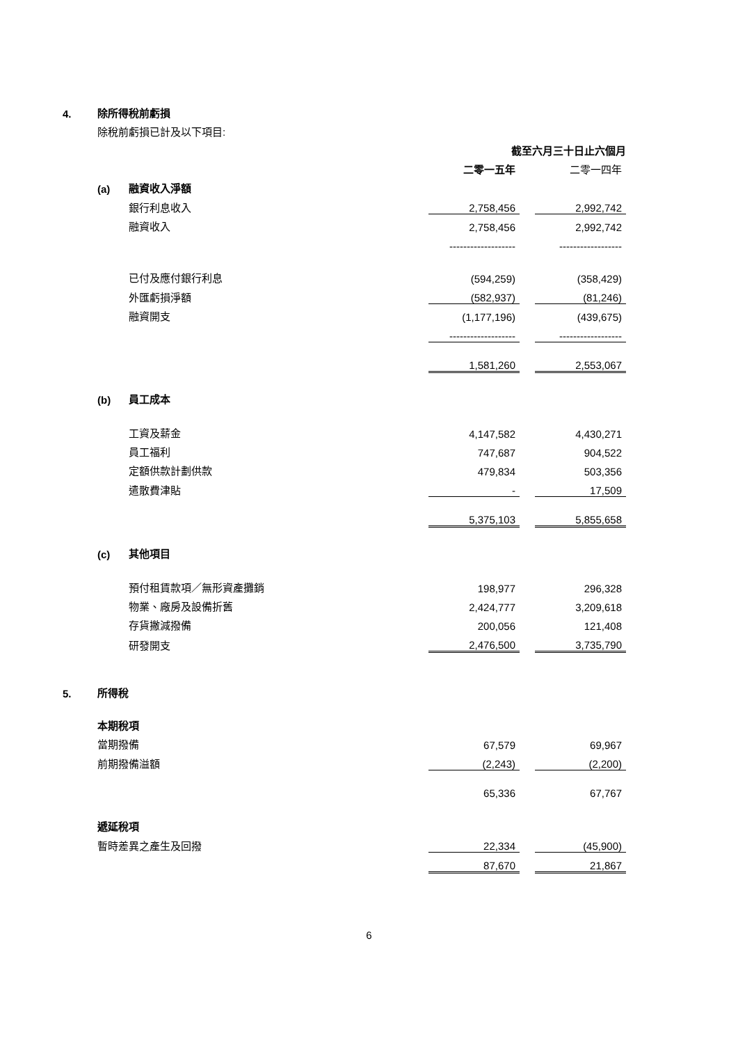| 4. | 除所得稅前虧損 | | | | |
| | 除稅前虧損已計及以下項目: | | | | |
| | | | 截至六月三十日止六個月 | | |
| | | | 二零一五年 | | 二零一四年 |
| | (a) | 融資收入淨額 | | | |
| | | 銀行利息收入 | 2,758,456 | | 2,992,742 |
| | | 融資收入 | 2,758,456 | | 2,992,742 |
| | | | ------------------- | | ------------------ |
| | | 已付及應付銀行利息 | (594,259) | | (358,429) |
| | | 外匯虧損淨額 | (582,937) | | (81,246) |
| | | 融資開支 | (1,177,196) | | (439,675) |
| | | | ------------------- | | ------------------ |
| | | | 1,581,260 | | 2,553,067 |
| | (b) | 員工成本 | | | |
| | | 工資及薪金 | 4,147,582 | | 4,430,271 |
| | | 員工福利 | 747,687 | | 904,522 |
| | | 定額供款計劃供款 | 479,834 | | 503,356 |
| | | 遣散費津貼 | - | | 17,509 |
| | | | 5,375,103 | | 5,855,658 |
| | (c) | 其他項目 | | | |
| | | 預付租賃款項／無形資產攤銷 | 198,977 | | 296,328 |
| | | 物業、廠房及設備折舊 | 2,424,777 | | 3,209,618 |
| | | 存貨撇減撥備 | 200,056 | | 121,408 |
| | | 研發開支 | 2,476,500 | | 3,735,790 |
| 5. | 所得稅 | | | | |
| | 本期稅項 | | | | |
| | 當期撥備 | | 67,579 | | 69,967 |
| | 前期撥備溢額 | | (2,243) | | (2,200) |
| | | | 65,336 | | 67,767 |
| | 遞延稅項 | | | | |
| | 暫時差異之產生及回撥 | | 22,334 | | (45,900) |
| | | | 87,670 | | 21,867 |
6